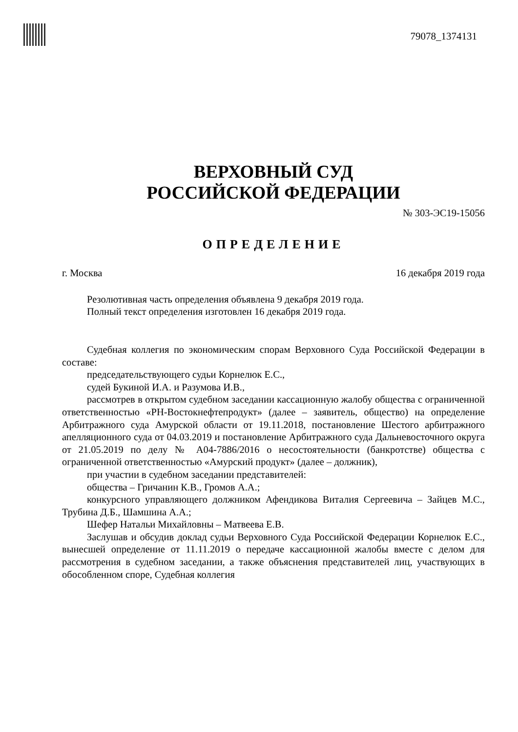79078_1374131
ВЕРХОВНЫЙ СУД
РОССИЙСКОЙ ФЕДЕРАЦИИ
№ 303-ЭС19-15056
ОПРЕДЕЛЕНИЕ
г. Москва 16 декабря 2019 года
Резолютивная часть определения объявлена 9 декабря 2019 года.
Полный текст определения изготовлен 16 декабря 2019 года.
Судебная коллегия по экономическим спорам Верховного Суда Российской Федерации в составе:
председательствующего судьи Корнелюк Е.С.,
судей Букиной И.А. и Разумова И.В.,
рассмотрев в открытом судебном заседании кассационную жалобу общества с ограниченной ответственностью «РН-Востокнефтепродукт» (далее – заявитель, общество) на определение Арбитражного суда Амурской области от 19.11.2018, постановление Шестого арбитражного апелляционного суда от 04.03.2019 и постановление Арбитражного суда Дальневосточного округа от 21.05.2019 по делу № А04-7886/2016 о несостоятельности (банкротстве) общества с ограниченной ответственностью «Амурский продукт» (далее – должник),
при участии в судебном заседании представителей:
общества – Гричанин К.В., Громов А.А.;
конкурсного управляющего должником Афендикова Виталия Сергеевича – Зайцев М.С., Трубина Д.Б., Шамшина А.А.;
Шефер Натальи Михайловны – Матвеева Е.В.
Заслушав и обсудив доклад судьи Верховного Суда Российской Федерации Корнелюк Е.С., вынесшей определение от 11.11.2019 о передаче кассационной жалобы вместе с делом для рассмотрения в судебном заседании, а также объяснения представителей лиц, участвующих в обособленном споре, Судебная коллегия